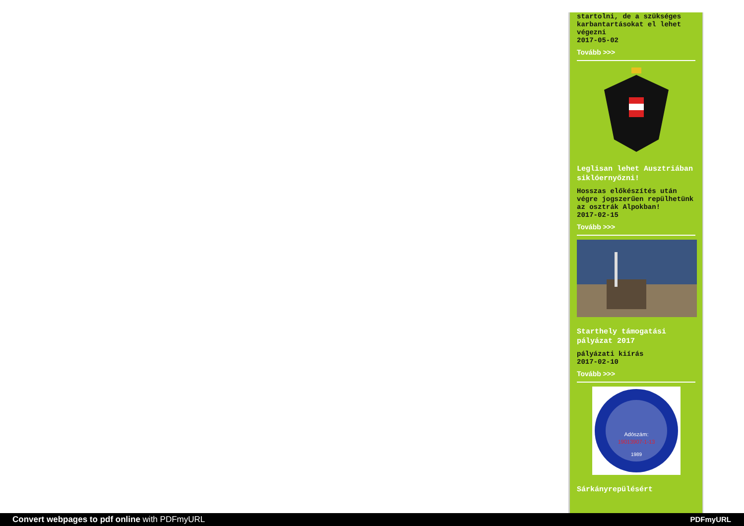startolni, de a szükséges karbantartásokat el lehet végezni
2017-05-02
Tovább >>>
Leglisan lehet Ausztriában siklóernyőzni!
Hosszas előkészítés után végre jogszerűen repülhetünk az osztrák Alpokban!
2017-02-15
Tovább >>>
Starthely támogatási pályázat 2017
pályázati kiírás
2017-02-10
Tovább >>>
Adószám:
19013907-1-13
1989
Sárkányrepülésért
Convert webpages to pdf online with PDFmyURL PDFmyURL